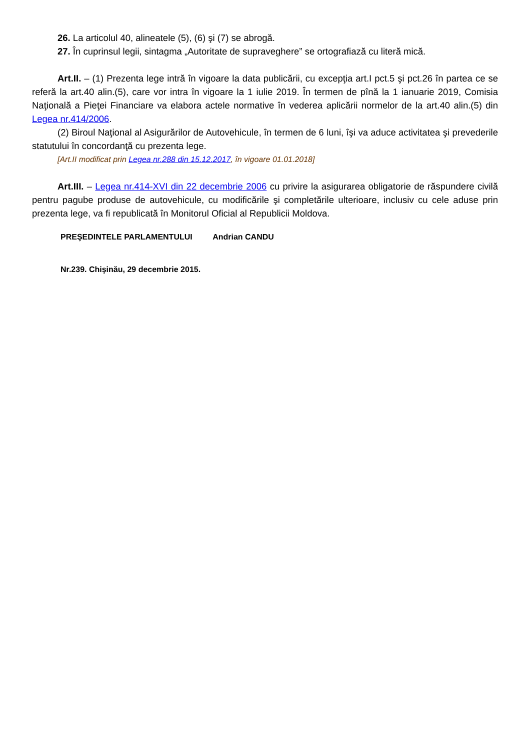26. La articolul 40, alineatele (5), (6) şi (7) se abrogă.
27. În cuprinsul legii, sintagma „Autoritate de supraveghere” se ortografiază cu literă mică.
Art.II. – (1) Prezenta lege intră în vigoare la data publicării, cu excepţia art.I pct.5 şi pct.26 în partea ce se referă la art.40 alin.(5), care vor intra în vigoare la 1 iulie 2019. În termen de pînă la 1 ianuarie 2019, Comisia Naţională a Pieţei Financiare va elabora actele normative în vederea aplicării normelor de la art.40 alin.(5) din Legea nr.414/2006.
(2) Biroul Naţional al Asigurărilor de Autovehicule, în termen de 6 luni, îşi va aduce activitatea şi prevederile statutului în concordanţă cu prezenta lege.
[Art.II modificat prin Legea nr.288 din 15.12.2017, în vigoare 01.01.2018]
Art.III. – Legea nr.414-XVI din 22 decembrie 2006 cu privire la asigurarea obligatorie de răspundere civilă pentru pagube produse de autovehicule, cu modificările şi completările ulterioare, inclusiv cu cele aduse prin prezenta lege, va fi republicată în Monitorul Oficial al Republicii Moldova.
PREŞEDINTELE PARLAMENTULUI Andrian CANDU
Nr.239. Chişinău, 29 decembrie 2015.